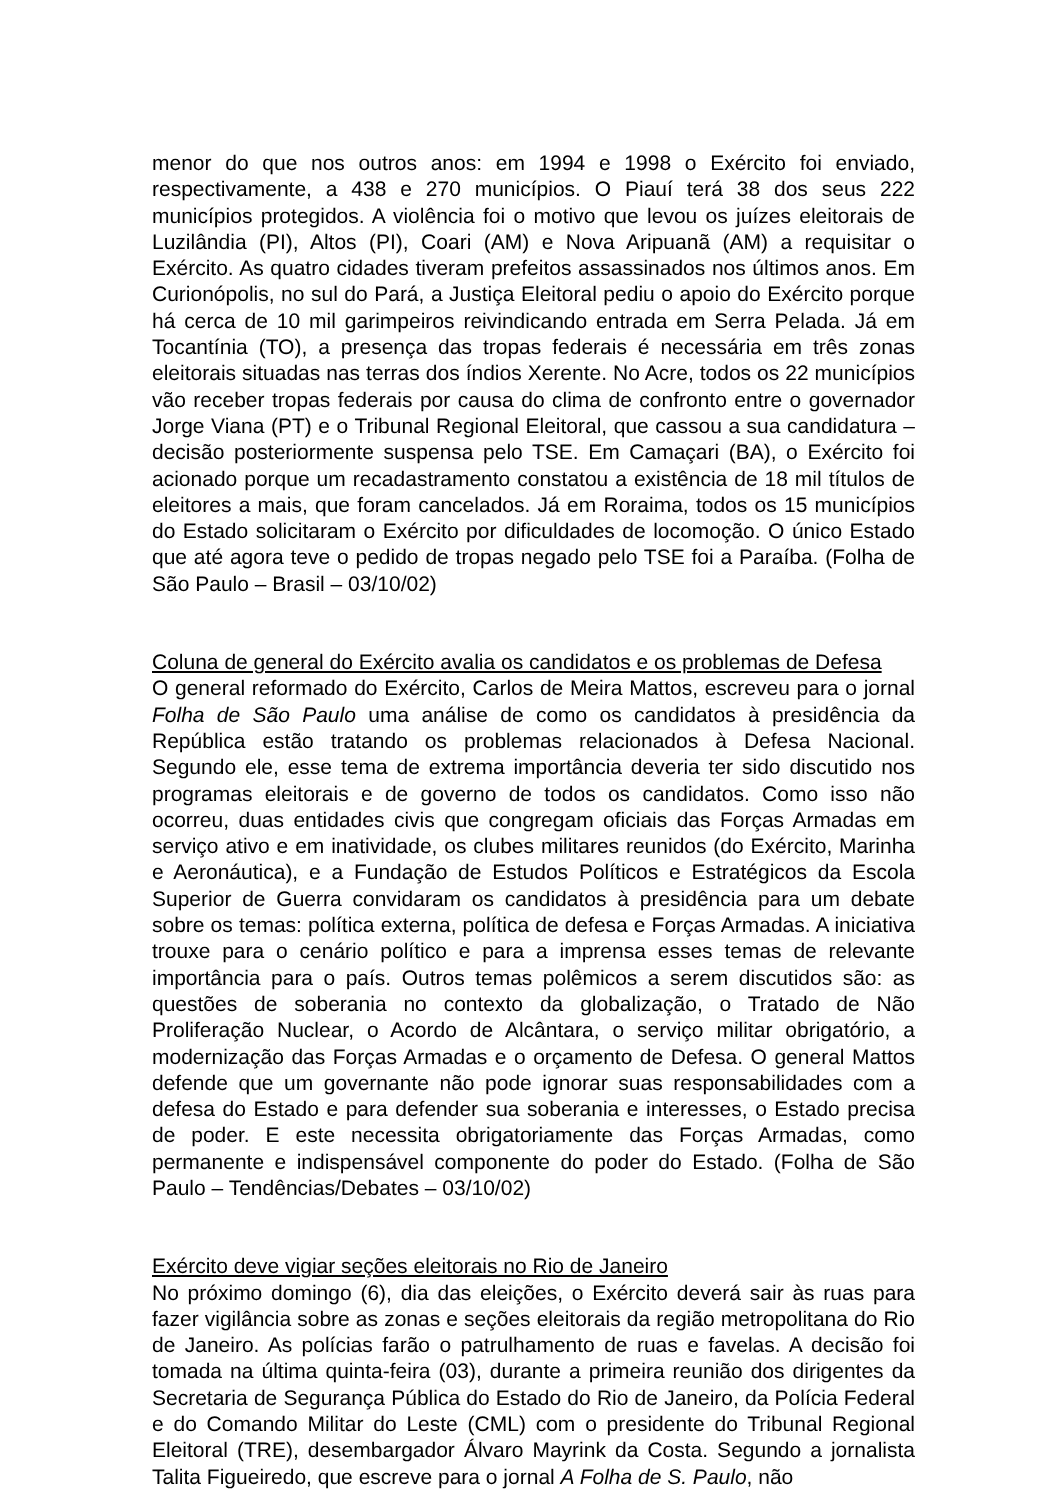menor do que nos outros anos: em 1994 e 1998 o Exército foi enviado, respectivamente, a 438 e 270 municípios. O Piauí terá 38 dos seus 222 municípios protegidos. A violência foi o motivo que levou os juízes eleitorais de Luzilândia (PI), Altos (PI), Coari (AM) e Nova Aripuanã (AM) a requisitar o Exército. As quatro cidades tiveram prefeitos assassinados nos últimos anos. Em Curionópolis, no sul do Pará, a Justiça Eleitoral pediu o apoio do Exército porque há cerca de 10 mil garimpeiros reivindicando entrada em Serra Pelada. Já em Tocantínia (TO), a presença das tropas federais é necessária em três zonas eleitorais situadas nas terras dos índios Xerente. No Acre, todos os 22 municípios vão receber tropas federais por causa do clima de confronto entre o governador Jorge Viana (PT) e o Tribunal Regional Eleitoral, que cassou a sua candidatura – decisão posteriormente suspensa pelo TSE. Em Camaçari (BA), o Exército foi acionado porque um recadastramento constatou a existência de 18 mil títulos de eleitores a mais, que foram cancelados. Já em Roraima, todos os 15 municípios do Estado solicitaram o Exército por dificuldades de locomoção. O único Estado que até agora teve o pedido de tropas negado pelo TSE foi a Paraíba. (Folha de São Paulo – Brasil – 03/10/02)
Coluna de general do Exército avalia os candidatos e os problemas de Defesa
O general reformado do Exército, Carlos de Meira Mattos, escreveu para o jornal Folha de São Paulo uma análise de como os candidatos à presidência da República estão tratando os problemas relacionados à Defesa Nacional. Segundo ele, esse tema de extrema importância deveria ter sido discutido nos programas eleitorais e de governo de todos os candidatos. Como isso não ocorreu, duas entidades civis que congregam oficiais das Forças Armadas em serviço ativo e em inatividade, os clubes militares reunidos (do Exército, Marinha e Aeronáutica), e a Fundação de Estudos Políticos e Estratégicos da Escola Superior de Guerra convidaram os candidatos à presidência para um debate sobre os temas: política externa, política de defesa e Forças Armadas. A iniciativa trouxe para o cenário político e para a imprensa esses temas de relevante importância para o país. Outros temas polêmicos a serem discutidos são: as questões de soberania no contexto da globalização, o Tratado de Não Proliferação Nuclear, o Acordo de Alcântara, o serviço militar obrigatório, a modernização das Forças Armadas e o orçamento de Defesa. O general Mattos defende que um governante não pode ignorar suas responsabilidades com a defesa do Estado e para defender sua soberania e interesses, o Estado precisa de poder. E este necessita obrigatoriamente das Forças Armadas, como permanente e indispensável componente do poder do Estado. (Folha de São Paulo – Tendências/Debates – 03/10/02)
Exército deve vigiar seções eleitorais no Rio de Janeiro
No próximo domingo (6), dia das eleições, o Exército deverá sair às ruas para fazer vigilância sobre as zonas e seções eleitorais da região metropolitana do Rio de Janeiro. As polícias farão o patrulhamento de ruas e favelas. A decisão foi tomada na última quinta-feira (03), durante a primeira reunião dos dirigentes da Secretaria de Segurança Pública do Estado do Rio de Janeiro, da Polícia Federal e do Comando Militar do Leste (CML) com o presidente do Tribunal Regional Eleitoral (TRE), desembargador Álvaro Mayrink da Costa. Segundo a jornalista Talita Figueiredo, que escreve para o jornal A Folha de S. Paulo, não